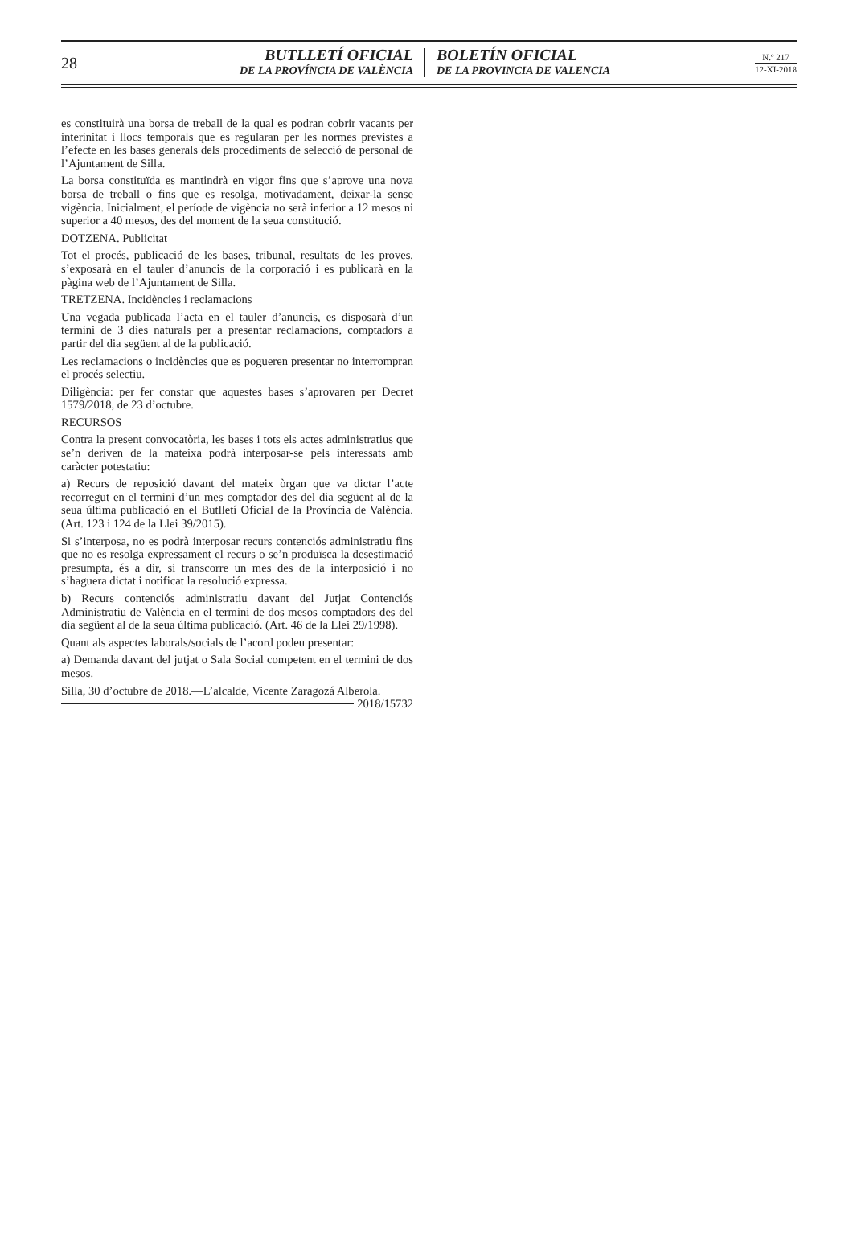28
BUTLLETÍ OFICIAL
DE LA PROVÍNCIA DE VALÈNCIA
BOLETÍN OFICIAL
DE LA PROVINCIA DE VALENCIA
N.º 217
12-XI-2018
es constituirà una borsa de treball de la qual es podran cobrir vacants per interinitat i llocs temporals que es regularan per les normes previstes a l’efecte en les bases generals dels procediments de selecció de personal de l’Ajuntament de Silla.
La borsa constituïda es mantindrà en vigor fins que s’aprove una nova borsa de treball o fins que es resolga, motivadament, deixar-la sense vigència. Inicialment, el període de vigència no serà inferior a 12 mesos ni superior a 40 mesos, des del moment de la seua constitució.
DOTZENA. Publicitat
Tot el procés, publicació de les bases, tribunal, resultats de les proves, s’exposarà en el tauler d’anuncis de la corporació i es publicarà en la pàgina web de l’Ajuntament de Silla.
TRETZENA. Incidències i reclamacions
Una vegada publicada l’acta en el tauler d’anuncis, es disposarà d’un termini de 3 dies naturals per a presentar reclamacions, comptadors a partir del dia següent al de la publicació.
Les reclamacions o incidències que es pogueren presentar no interrompran el procés selectiu.
Diligència: per fer constar que aquestes bases s’aprovaren per Decret 1579/2018, de 23 d’octubre.
RECURSOS
Contra la present convocatòria, les bases i tots els actes administratius que se’n deriven de la mateixa podrà interposar-se pels interessats amb caràcter potestatiu:
a) Recurs de reposició davant del mateix òrgan que va dictar l’acte recorregut en el termini d’un mes comptador des del dia següent al de la seua última publicació en el Butlletí Oficial de la Província de València. (Art. 123 i 124 de la Llei 39/2015).
Si s’interposa, no es podrà interposar recurs contenciós administratiu fins que no es resolga expressament el recurs o se’n produïsca la desestimació presumpta, és a dir, si transcorre un mes des de la interposició i no s’haguera dictat i notificat la resolució expressa.
b) Recurs contenciós administratiu davant del Jutjat Contenciós Administratiu de València en el termini de dos mesos comptadors des del dia següent al de la seua última publicació. (Art. 46 de la Llei 29/1998).
Quant als aspectes laborals/socials de l’acord podeu presentar:
a) Demanda davant del jutjat o Sala Social competent en el termini de dos mesos.
Silla, 30 d’octubre de 2018.—L’alcalde, Vicente Zaragozá Alberola.
2018/15732